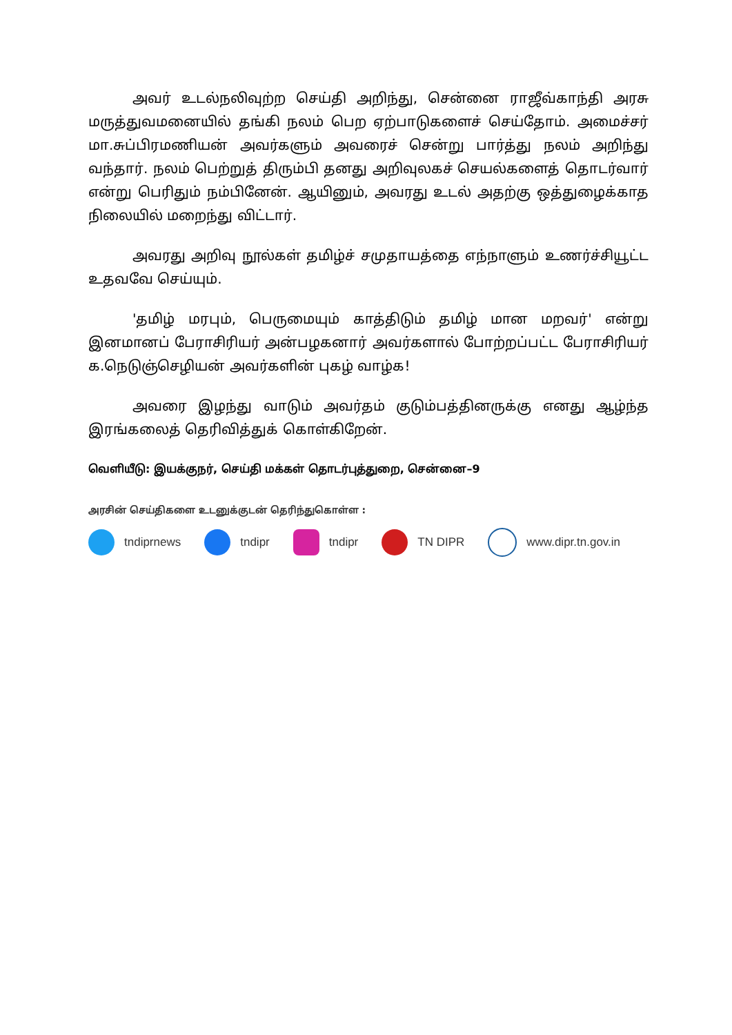அவர் உடல்நலிவுற்ற செய்தி அறிந்து, சென்னை ராஜீவ்காந்தி அரசு மருத்துவமனையில் தங்கி நலம் பெற ஏற்பாடுகளைச் செய்தோம். அமைச்சர் மா.சுப்பிரமணியன் அவர்களும் அவரைச் சென்று பார்த்து நலம் அறிந்து வந்தார். நலம் பெற்றுத் திரும்பி தனது அறிவுலகச் செயல்களைத் தொடர்வார் என்று பெரிதும் நம்பினேன். ஆயினும், அவரது உடல் அதற்கு ஒத்துழைக்காத நிலையில் மறைந்து விட்டார்.
அவரது அறிவு நூல்கள் தமிழ்ச் சமுதாயத்தை எந்நாளும் உணர்ச்சியூட்ட உதவவே செய்யும்.
'தமிழ் மரபும், பெருமையும் காத்திடும் தமிழ் மான மறவர்' என்று இனமானப் பேராசிரியர் அன்பழகனார் அவர்களால் போற்றப்பட்ட பேராசிரியர் க.நெடுஞ்செழியன் அவர்களின் புகழ் வாழ்க!
அவரை இழந்து வாடும் அவர்தம் குடும்பத்தினருக்கு எனது ஆழ்ந்த இரங்கலைத் தெரிவித்துக் கொள்கிறேன்.
வெளியீடு: இயக்குநர், செய்தி மக்கள் தொடர்புத்துறை, சென்னை–9
அரசின் செய்திகளை உடனுக்குடன் தெரிந்துகொள்ள :
tndiprnews tndipr tndipr TN DIPR www.dipr.tn.gov.in